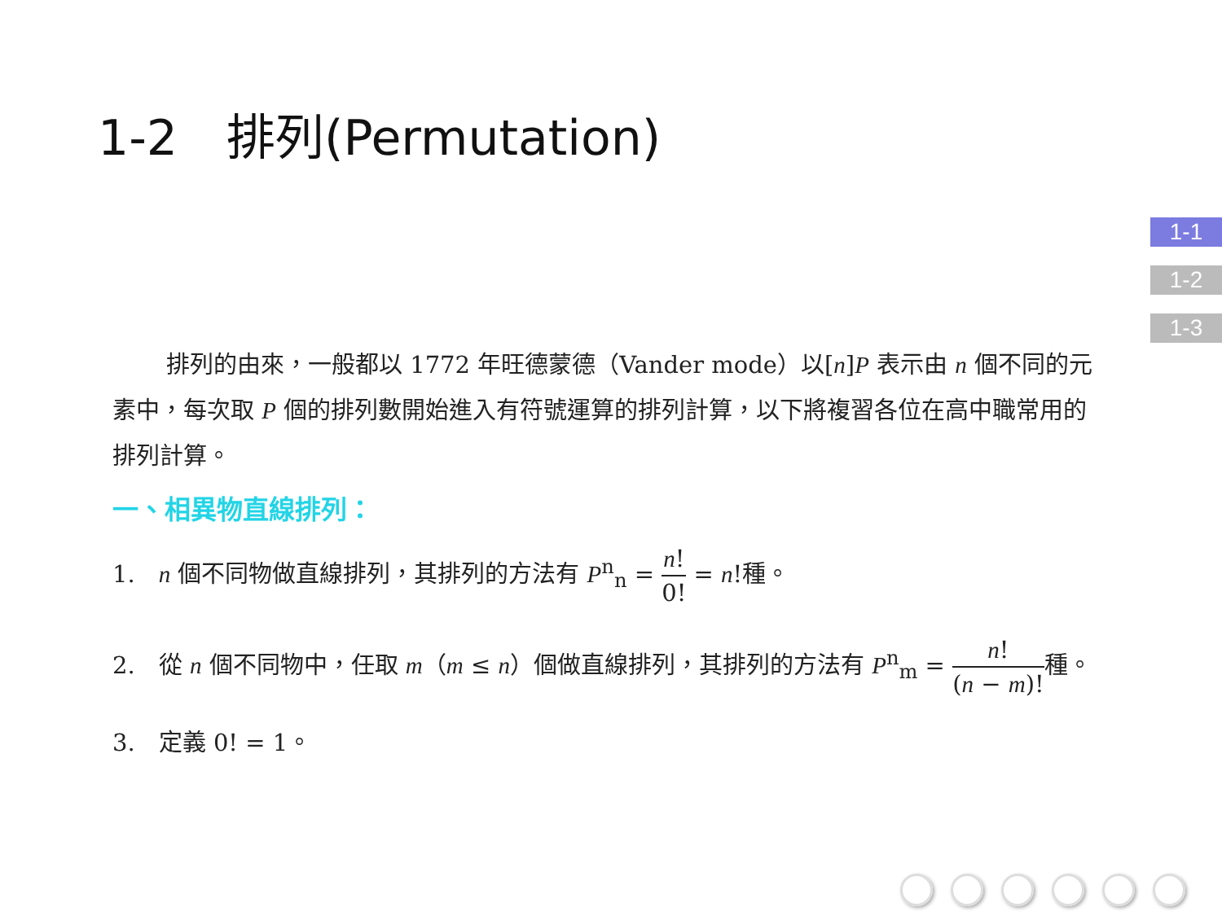1-2　排列(Permutation)
1-1
1-2
1-3
排列的由來，一般都以 1772 年旺德蒙德（Vander mode）以[n]P 表示由 n 個不同的元素中，每次取 P 個的排列數開始進入有符號運算的排列計算，以下將複習各位在高中職常用的排列計算。
一、相異物直線排列：
1.　n 個不同物做直線排列，其排列的方法有 P<sup>n</sup><sub>n</sub> = n! 0! = n!種。
2.　從 n 個不同物中，任取 m（m ≤ n）個做直線排列，其排列的方法有 P<sup>n</sup><sub>m</sub> = n! (n − m)!種。
3.　定義 0! = 1。